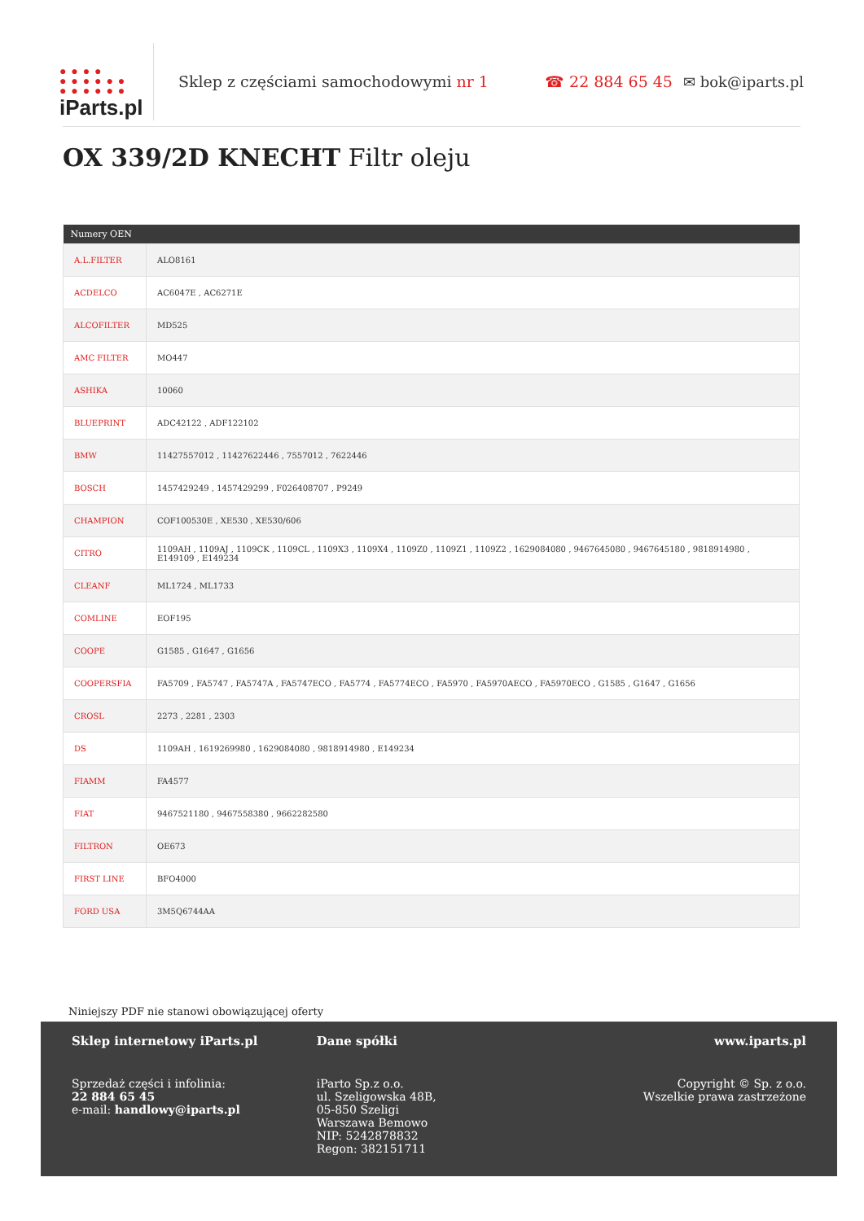● ● ● ●
● ● ● ● ● ●
● ● ● ● ● ●
iParts.pl
Sklep z częściami samochodowymi nr 1 ☎ 22 884 65 45 ✉ bok@iparts.pl
OX 339/2D KNECHT Filtr oleju
| Numery OEN | |
| --- | --- |
| A.L.FILTER | ALO8161 |
| ACDELCO | AC6047E , AC6271E |
| ALCOFILTER | MD525 |
| AMC FILTER | MO447 |
| ASHIKA | 10060 |
| BLUEPRINT | ADC42122 , ADF122102 |
| BMW | 11427557012 , 11427622446 , 7557012 , 7622446 |
| BOSCH | 1457429249 , 1457429299 , F026408707 , P9249 |
| CHAMPION | COF100530E , XE530 , XE530/606 |
| CITRO | 1109AH , 1109AJ , 1109CK , 1109CL , 1109X3 , 1109X4 , 1109Z0 , 1109Z1 , 1109Z2 , 1629084080 , 9467645080 , 9467645180 , 9818914980 , E149109 , E149234 |
| CLEANF | ML1724 , ML1733 |
| COMLINE | EOF195 |
| COOPE | G1585 , G1647 , G1656 |
| COOPERSFIA | FA5709 , FA5747 , FA5747A , FA5747ECO , FA5774 , FA5774ECO , FA5970 , FA5970AECO , FA5970ECO , G1585 , G1647 , G1656 |
| CROSL | 2273 , 2281 , 2303 |
| DS | 1109AH , 1619269980 , 1629084080 , 9818914980 , E149234 |
| FIAMM | FA4577 |
| FIAT | 9467521180 , 9467558380 , 9662282580 |
| FILTRON | OE673 |
| FIRST LINE | BFO4000 |
| FORD USA | 3M5Q6744AA |
Niniejszy PDF nie stanowi obowiązującej oferty
Sklep internetowy iParts.pl
Sprzedaż części i infolinia:
22 884 65 45
e-mail: handlowy@iparts.pl
Dane spółki
iParto Sp.z o.o.
ul. Szeligowska 48B,
05-850 Szeligi
Warszawa Bemowo
NIP: 5242878832
Regon: 382151711
www.iparts.pl
Copyright © Sp. z o.o.
Wszelkie prawa zastrzeżone